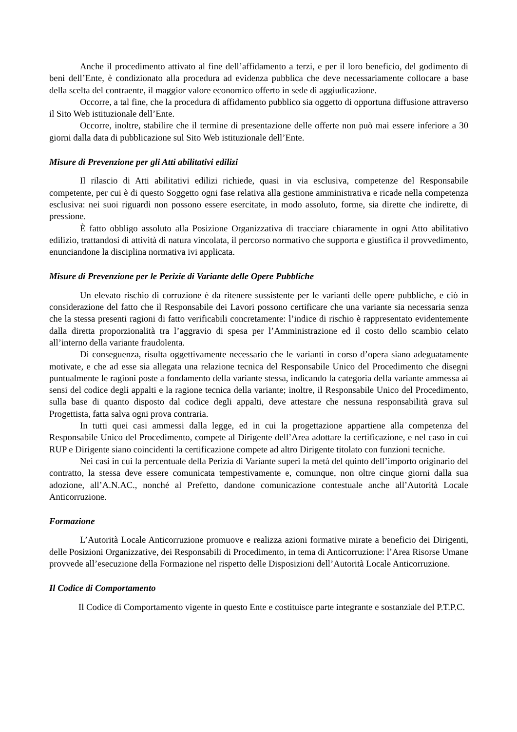Anche il procedimento attivato al fine dell’affidamento a terzi, e per il loro beneficio, del godimento di beni dell’Ente, è condizionato alla procedura ad evidenza pubblica che deve necessariamente collocare a base della scelta del contraente, il maggior valore economico offerto in sede di aggiudicazione.
Occorre, a tal fine, che la procedura di affidamento pubblico sia oggetto di opportuna diffusione attraverso il Sito Web istituzionale dell’Ente.
Occorre, inoltre, stabilire che il termine di presentazione delle offerte non può mai essere inferiore a 30 giorni dalla data di pubblicazione sul Sito Web istituzionale dell’Ente.
Misure di Prevenzione per gli Atti abilitativi edilizi
Il rilascio di Atti abilitativi edilizi richiede, quasi in via esclusiva, competenze del Responsabile competente, per cui è di questo Soggetto ogni fase relativa alla gestione amministrativa e ricade nella competenza esclusiva: nei suoi riguardi non possono essere esercitate, in modo assoluto, forme, sia dirette che indirette, di pressione.
È fatto obbligo assoluto alla Posizione Organizzativa di tracciare chiaramente in ogni Atto abilitativo edilizio, trattandosi di attività di natura vincolata, il percorso normativo che supporta e giustifica il provvedimento, enunciandone la disciplina normativa ivi applicata.
Misure di Prevenzione per le Perizie di Variante delle Opere Pubbliche
Un elevato rischio di corruzione è da ritenere sussistente per le varianti delle opere pubbliche, e ciò in considerazione del fatto che il Responsabile dei Lavori possono certificare che una variante sia necessaria senza che la stessa presenti ragioni di fatto verificabili concretamente: l’indice di rischio è rappresentato evidentemente dalla diretta proporzionalità tra l’aggravio di spesa per l’Amministrazione ed il costo dello scambio celato all’interno della variante fraudolenta.
Di conseguenza, risulta oggettivamente necessario che le varianti in corso d’opera siano adeguatamente motivate, e che ad esse sia allegata una relazione tecnica del Responsabile Unico del Procedimento che disegni puntualmente le ragioni poste a fondamento della variante stessa, indicando la categoria della variante ammessa ai sensi del codice degli appalti e la ragione tecnica della variante; inoltre, il Responsabile Unico del Procedimento, sulla base di quanto disposto dal codice degli appalti, deve attestare che nessuna responsabilità grava sul Progettista, fatta salva ogni prova contraria.
In tutti quei casi ammessi dalla legge, ed in cui la progettazione appartiene alla competenza del Responsabile Unico del Procedimento, compete al Dirigente dell’Area adottare la certificazione, e nel caso in cui RUP e Dirigente siano coincidenti la certificazione compete ad altro Dirigente titolato con funzioni tecniche.
Nei casi in cui la percentuale della Perizia di Variante superi la metà del quinto dell’importo originario del contratto, la stessa deve essere comunicata tempestivamente e, comunque, non oltre cinque giorni dalla sua adozione, all’A.N.AC., nonché al Prefetto, dandone comunicazione contestuale anche all’Autorità Locale Anticorruzione.
Formazione
L’Autorità Locale Anticorruzione promuove e realizza azioni formative mirate a beneficio dei Dirigenti, delle Posizioni Organizzative, dei Responsabili di Procedimento, in tema di Anticorruzione: l’Area Risorse Umane provvede all’esecuzione della Formazione nel rispetto delle Disposizioni dell’Autorità Locale Anticorruzione.
Il Codice di Comportamento
Il Codice di Comportamento vigente in questo Ente e costituisce parte integrante e sostanziale del P.T.P.C.